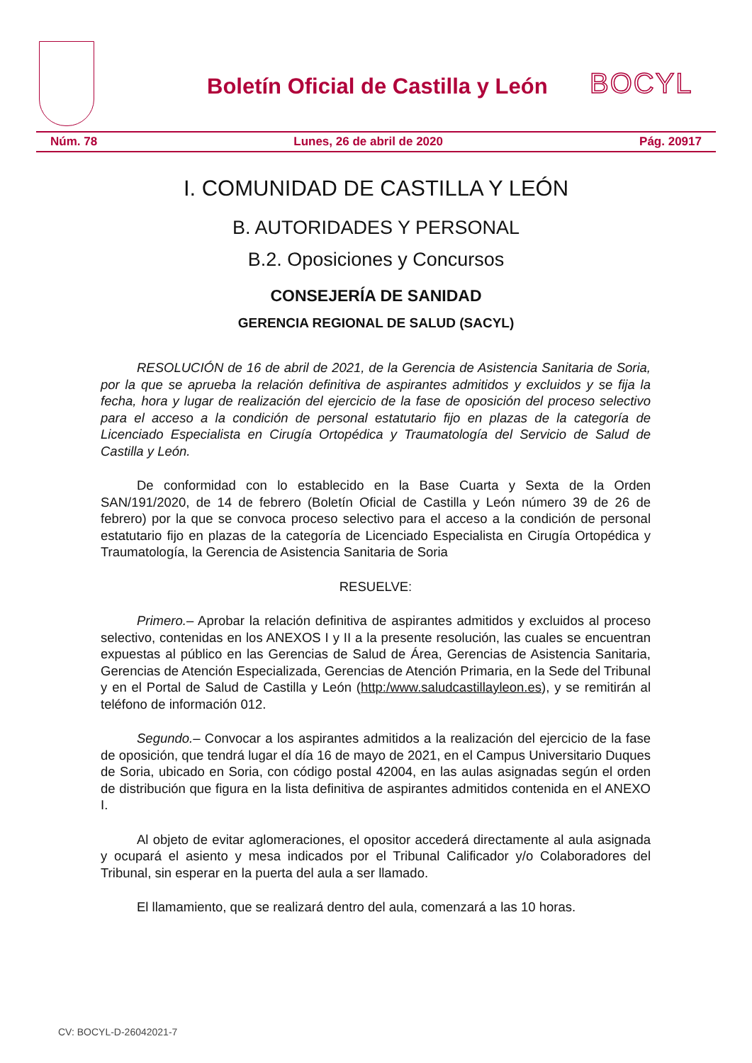Boletín Oficial de Castilla y León
BOCYL
Núm. 78 Lunes, 26 de abril de 2020 Pág. 20917
I. COMUNIDAD DE CASTILLA Y LEÓN
B. AUTORIDADES Y PERSONAL
B.2. Oposiciones y Concursos
CONSEJERÍA DE SANIDAD
GERENCIA REGIONAL DE SALUD (SACYL)
RESOLUCIÓN de 16 de abril de 2021, de la Gerencia de Asistencia Sanitaria de Soria, por la que se aprueba la relación definitiva de aspirantes admitidos y excluidos y se fija la fecha, hora y lugar de realización del ejercicio de la fase de oposición del proceso selectivo para el acceso a la condición de personal estatutario fijo en plazas de la categoría de Licenciado Especialista en Cirugía Ortopédica y Traumatología del Servicio de Salud de Castilla y León.
De conformidad con lo establecido en la Base Cuarta y Sexta de la Orden SAN/191/2020, de 14 de febrero (Boletín Oficial de Castilla y León número 39 de 26 de febrero) por la que se convoca proceso selectivo para el acceso a la condición de personal estatutario fijo en plazas de la categoría de Licenciado Especialista en Cirugía Ortopédica y Traumatología, la Gerencia de Asistencia Sanitaria de Soria
RESUELVE:
Primero.– Aprobar la relación definitiva de aspirantes admitidos y excluidos al proceso selectivo, contenidas en los ANEXOS I y II a la presente resolución, las cuales se encuentran expuestas al público en las Gerencias de Salud de Área, Gerencias de Asistencia Sanitaria, Gerencias de Atención Especializada, Gerencias de Atención Primaria, en la Sede del Tribunal y en el Portal de Salud de Castilla y León (http:/www.saludcastillayleon.es), y se remitirán al teléfono de información 012.
Segundo.– Convocar a los aspirantes admitidos a la realización del ejercicio de la fase de oposición, que tendrá lugar el día 16 de mayo de 2021, en el Campus Universitario Duques de Soria, ubicado en Soria, con código postal 42004, en las aulas asignadas según el orden de distribución que figura en la lista definitiva de aspirantes admitidos contenida en el ANEXO I.
Al objeto de evitar aglomeraciones, el opositor accederá directamente al aula asignada y ocupará el asiento y mesa indicados por el Tribunal Calificador y/o Colaboradores del Tribunal, sin esperar en la puerta del aula a ser llamado.
El llamamiento, que se realizará dentro del aula, comenzará a las 10 horas.
CV: BOCYL-D-26042021-7